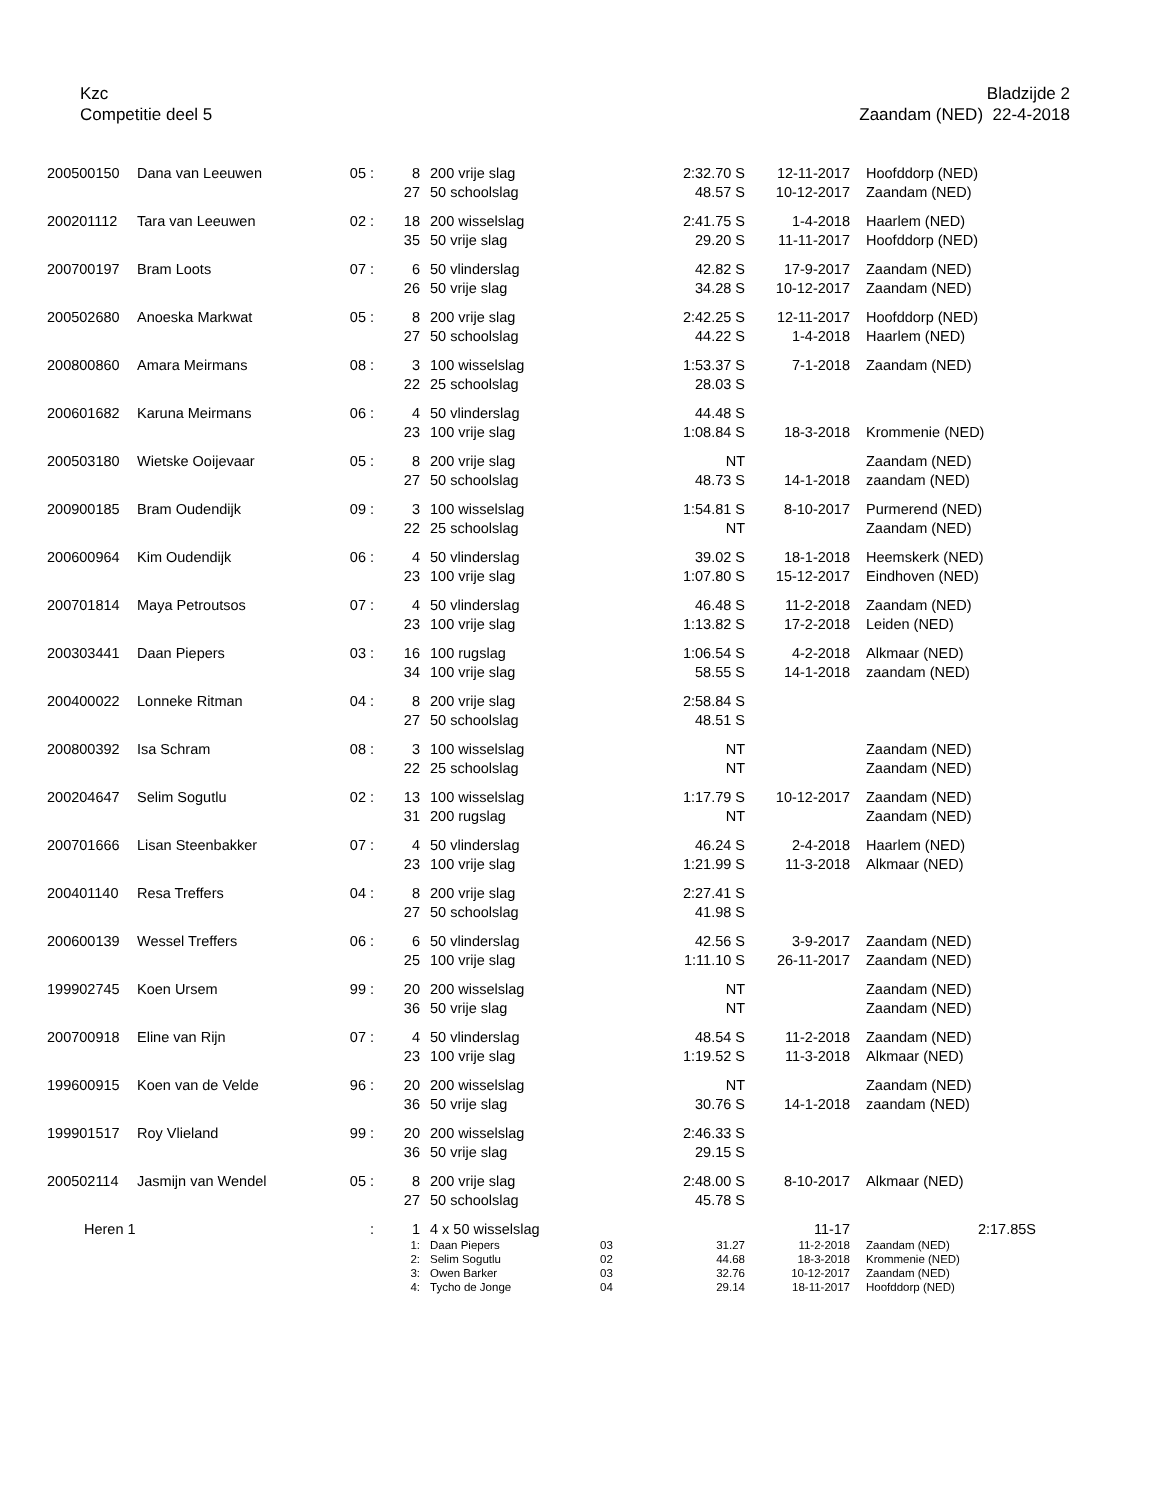Kzc
Competitie deel 5
Bladzijde 2
Zaandam (NED) 22-4-2018
| 200500150 | Dana van Leeuwen | 05 : | 8 | 200 vrije slag | | 2:32.70 S | 12-11-2017 | Hoofddorp (NED) |
| | | | 27 | 50 schoolslag | | 48.57 S | 10-12-2017 | Zaandam (NED) |
| 200201112 | Tara van Leeuwen | 02 : | 18 | 200 wisselslag | | 2:41.75 S | 1-4-2018 | Haarlem (NED) |
| | | | 35 | 50 vrije slag | | 29.20 S | 11-11-2017 | Hoofddorp (NED) |
| 200700197 | Bram Loots | 07 : | 6 | 50 vlinderslag | | 42.82 S | 17-9-2017 | Zaandam (NED) |
| | | | 26 | 50 vrije slag | | 34.28 S | 10-12-2017 | Zaandam (NED) |
| 200502680 | Anoeska Markwat | 05 : | 8 | 200 vrije slag | | 2:42.25 S | 12-11-2017 | Hoofddorp (NED) |
| | | | 27 | 50 schoolslag | | 44.22 S | 1-4-2018 | Haarlem (NED) |
| 200800860 | Amara Meirmans | 08 : | 3 | 100 wisselslag | | 1:53.37 S | 7-1-2018 | Zaandam (NED) |
| | | | 22 | 25 schoolslag | | 28.03 S | | |
| 200601682 | Karuna Meirmans | 06 : | 4 | 50 vlinderslag | | 44.48 S | | |
| | | | 23 | 100 vrije slag | | 1:08.84 S | 18-3-2018 | Krommenie (NED) |
| 200503180 | Wietske Ooijevaar | 05 : | 8 | 200 vrije slag | | NT | | Zaandam (NED) |
| | | | 27 | 50 schoolslag | | 48.73 S | 14-1-2018 | zaandam (NED) |
| 200900185 | Bram Oudendijk | 09 : | 3 | 100 wisselslag | | 1:54.81 S | 8-10-2017 | Purmerend (NED) |
| | | | 22 | 25 schoolslag | | NT | | Zaandam (NED) |
| 200600964 | Kim Oudendijk | 06 : | 4 | 50 vlinderslag | | 39.02 S | 18-1-2018 | Heemskerk (NED) |
| | | | 23 | 100 vrije slag | | 1:07.80 S | 15-12-2017 | Eindhoven (NED) |
| 200701814 | Maya Petroutsos | 07 : | 4 | 50 vlinderslag | | 46.48 S | 11-2-2018 | Zaandam (NED) |
| | | | 23 | 100 vrije slag | | 1:13.82 S | 17-2-2018 | Leiden (NED) |
| 200303441 | Daan Piepers | 03 : | 16 | 100 rugslag | | 1:06.54 S | 4-2-2018 | Alkmaar (NED) |
| | | | 34 | 100 vrije slag | | 58.55 S | 14-1-2018 | zaandam (NED) |
| 200400022 | Lonneke Ritman | 04 : | 8 | 200 vrije slag | | 2:58.84 S | | |
| | | | 27 | 50 schoolslag | | 48.51 S | | |
| 200800392 | Isa Schram | 08 : | 3 | 100 wisselslag | | NT | | Zaandam (NED) |
| | | | 22 | 25 schoolslag | | NT | | Zaandam (NED) |
| 200204647 | Selim Sogutlu | 02 : | 13 | 100 wisselslag | | 1:17.79 S | 10-12-2017 | Zaandam (NED) |
| | | | 31 | 200 rugslag | | NT | | Zaandam (NED) |
| 200701666 | Lisan Steenbakker | 07 : | 4 | 50 vlinderslag | | 46.24 S | 2-4-2018 | Haarlem (NED) |
| | | | 23 | 100 vrije slag | | 1:21.99 S | 11-3-2018 | Alkmaar (NED) |
| 200401140 | Resa Treffers | 04 : | 8 | 200 vrije slag | | 2:27.41 S | | |
| | | | 27 | 50 schoolslag | | 41.98 S | | |
| 200600139 | Wessel Treffers | 06 : | 6 | 50 vlinderslag | | 42.56 S | 3-9-2017 | Zaandam (NED) |
| | | | 25 | 100 vrije slag | | 1:11.10 S | 26-11-2017 | Zaandam (NED) |
| 199902745 | Koen Ursem | 99 : | 20 | 200 wisselslag | | NT | | Zaandam (NED) |
| | | | 36 | 50 vrije slag | | NT | | Zaandam (NED) |
| 200700918 | Eline van Rijn | 07 : | 4 | 50 vlinderslag | | 48.54 S | 11-2-2018 | Zaandam (NED) |
| | | | 23 | 100 vrije slag | | 1:19.52 S | 11-3-2018 | Alkmaar (NED) |
| 199600915 | Koen van de Velde | 96 : | 20 | 200 wisselslag | | NT | | Zaandam (NED) |
| | | | 36 | 50 vrije slag | | 30.76 S | 14-1-2018 | zaandam (NED) |
| 199901517 | Roy Vlieland | 99 : | 20 | 200 wisselslag | | 2:46.33 S | | |
| | | | 36 | 50 vrije slag | | 29.15 S | | |
| 200502114 | Jasmijn van Wendel | 05 : | 8 | 200 vrije slag | | 2:48.00 S | 8-10-2017 | Alkmaar (NED) |
| | | | 27 | 50 schoolslag | | 45.78 S | | |
| Heren 1 | | : | 1 | 4 x 50 wisselslag | | | 11-17 | 2:17.85S |
| | | | 1: | Daan Piepers | 03 | 31.27 | 11-2-2018 | Zaandam (NED) |
| | | | 2: | Selim Sogutlu | 02 | 44.68 | 18-3-2018 | Krommenie (NED) |
| | | | 3: | Owen Barker | 03 | 32.76 | 10-12-2017 | Zaandam (NED) |
| | | | 4: | Tycho de Jonge | 04 | 29.14 | 18-11-2017 | Hoofddorp (NED) |